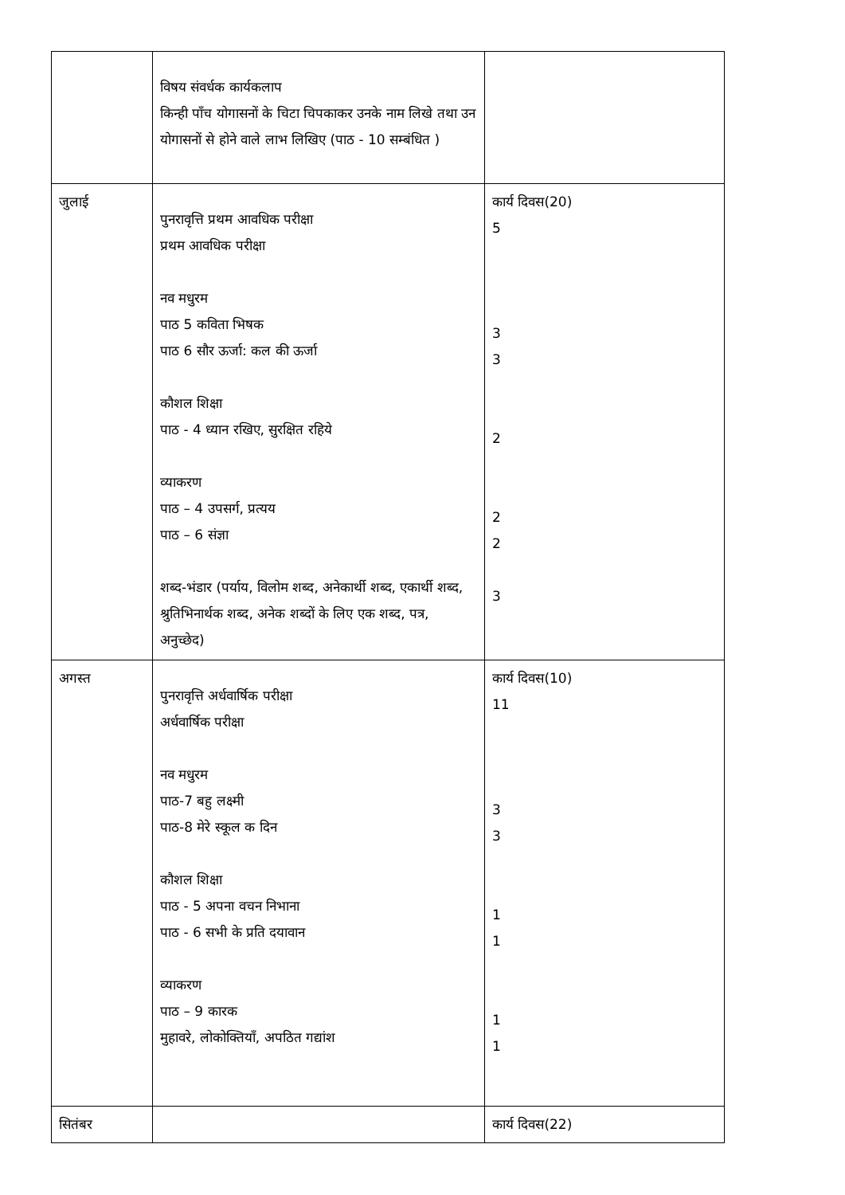| | विषय संवर्धक कार्यकलाप किन्ही पाँच योगासनों के चिटा चिपकाकर उनके नाम लिखे तथा उन योगासनों से होने वाले लाभ लिखिए (पाठ - 10 सम्बंधित ) | |
| जुलाई | पुनरावृत्ति प्रथम आवधिक परीक्षा प्रथम आवधिक परीक्षा नव मधुरम पाठ 5 कविता भिषक पाठ 6 सौर ऊर्जा: कल की ऊर्जा कौशल शिक्षा पाठ - 4 ध्यान रखिए, सुरक्षित रहिये व्याकरण पाठ – 4 उपसर्ग, प्रत्यय पाठ – 6 संज्ञा शब्द-भंडार (पर्याय, विलोम शब्द, अनेकार्थी शब्द, एकार्थी शब्द, श्रुतिभिनार्थक शब्द, अनेक शब्दों के लिए एक शब्द, पत्र, अनुच्छेद) | कार्य दिवस(20) 5 3 3 2 2 2 3 |
| अगस्त | पुनरावृत्ति अर्धवार्षिक परीक्षा अर्धवार्षिक परीक्षा नव मधुरम पाठ-7 बहु लक्ष्मी पाठ-8 मेरे स्कूल क दिन कौशल शिक्षा पाठ - 5 अपना वचन निभाना पाठ - 6 सभी के प्रति दयावान व्याकरण पाठ – 9 कारक मुहावरे, लोकोक्तियाँ, अपठित गद्यांश | कार्य दिवस(10) 11 3 3 1 1 1 1 |
| सितंबर | | कार्य दिवस(22) |